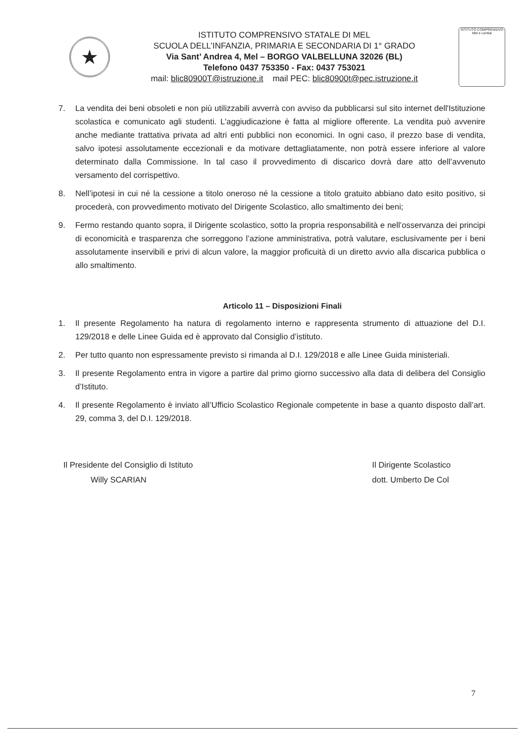★
ISTITUTO COMPRENSIVO STATALE DI MEL
SCUOLA DELL’INFANZIA, PRIMARIA E SECONDARIA DI 1° GRADO
Via Sant’ Andrea 4, Mel – BORGO VALBELLUNA 32026 (BL)
Telefono 0437 753350 - Fax: 0437 753021
mail: blic80900T@istruzione.it mail PEC: blic80900t@pec.istruzione.it
ISTITUTO COMPRENSIVO
Mel e Lentiai
7. La vendita dei beni obsoleti e non più utilizzabili avverrà con avviso da pubblicarsi sul sito internet dell'Istituzione scolastica e comunicato agli studenti. L'aggiudicazione è fatta al migliore offerente. La vendita può avvenire anche mediante trattativa privata ad altri enti pubblici non economici. In ogni caso, il prezzo base di vendita, salvo ipotesi assolutamente eccezionali e da motivare dettagliatamente, non potrà essere inferiore al valore determinato dalla Commissione. In tal caso il provvedimento di discarico dovrà dare atto dell’avvenuto versamento del corrispettivo.
8. Nell’ipotesi in cui né la cessione a titolo oneroso né la cessione a titolo gratuito abbiano dato esito positivo, si procederà, con provvedimento motivato del Dirigente Scolastico, allo smaltimento dei beni;
9. Fermo restando quanto sopra, il Dirigente scolastico, sotto la propria responsabilità e nell’osservanza dei principi di economicità e trasparenza che sorreggono l’azione amministrativa, potrà valutare, esclusivamente per i beni assolutamente inservibili e privi di alcun valore, la maggior proficuità di un diretto avvio alla discarica pubblica o allo smaltimento.
Articolo 11 – Disposizioni Finali
1. Il presente Regolamento ha natura di regolamento interno e rappresenta strumento di attuazione del D.I. 129/2018 e delle Linee Guida ed è approvato dal Consiglio d’istituto.
2. Per tutto quanto non espressamente previsto si rimanda al D.I. 129/2018 e alle Linee Guida ministeriali.
3. Il presente Regolamento entra in vigore a partire dal primo giorno successivo alla data di delibera del Consiglio d’Istituto.
4. Il presente Regolamento è inviato all’Ufficio Scolastico Regionale competente in base a quanto disposto dall’art. 29, comma 3, del D.I. 129/2018.
Il Presidente del Consiglio di Istituto
Willy SCARIAN
Il Dirigente Scolastico
dott. Umberto De Col
7